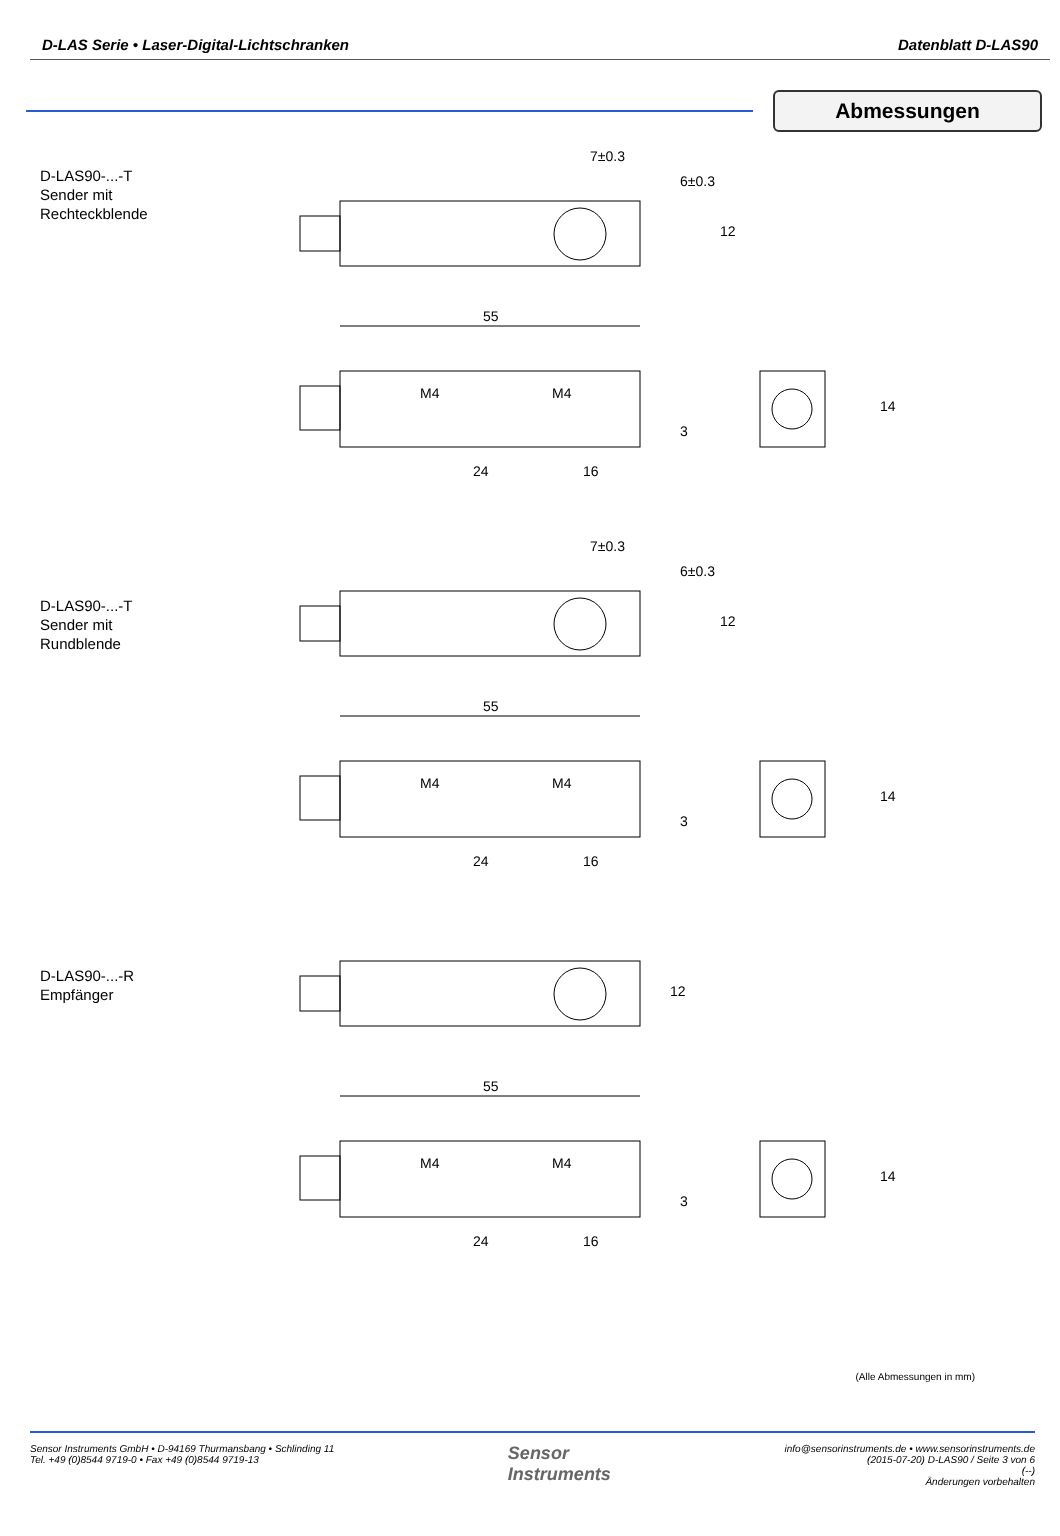D-LAS Serie • Laser-Digital-Lichtschranken Datenblatt D-LAS90
Abmessungen
D-LAS90-...-T
Sender mit
Rechteckblende
55
24
16
M4
M4
7±0.3
12
14
3
6±0.3
D-LAS90-...-T
Sender mit
Rundblende
55
24
16
M4
M4
7±0.3
12
14
3
6±0.3
D-LAS90-...-R
Empfänger
55
24
16
M4
M4
12
14
3
(Alle Abmessungen in mm)
Sensor Instruments GmbH • D-94169 Thurmansbang • Schlinding 11
Tel. +49 (0)8544 9719-0 • Fax +49 (0)8544 9719-13
Sensor
Instruments
info@sensorinstruments.de • www.sensorinstruments.de
(2015-07-20) D-LAS90 / Seite 3 von 6
(--)
Änderungen vorbehalten